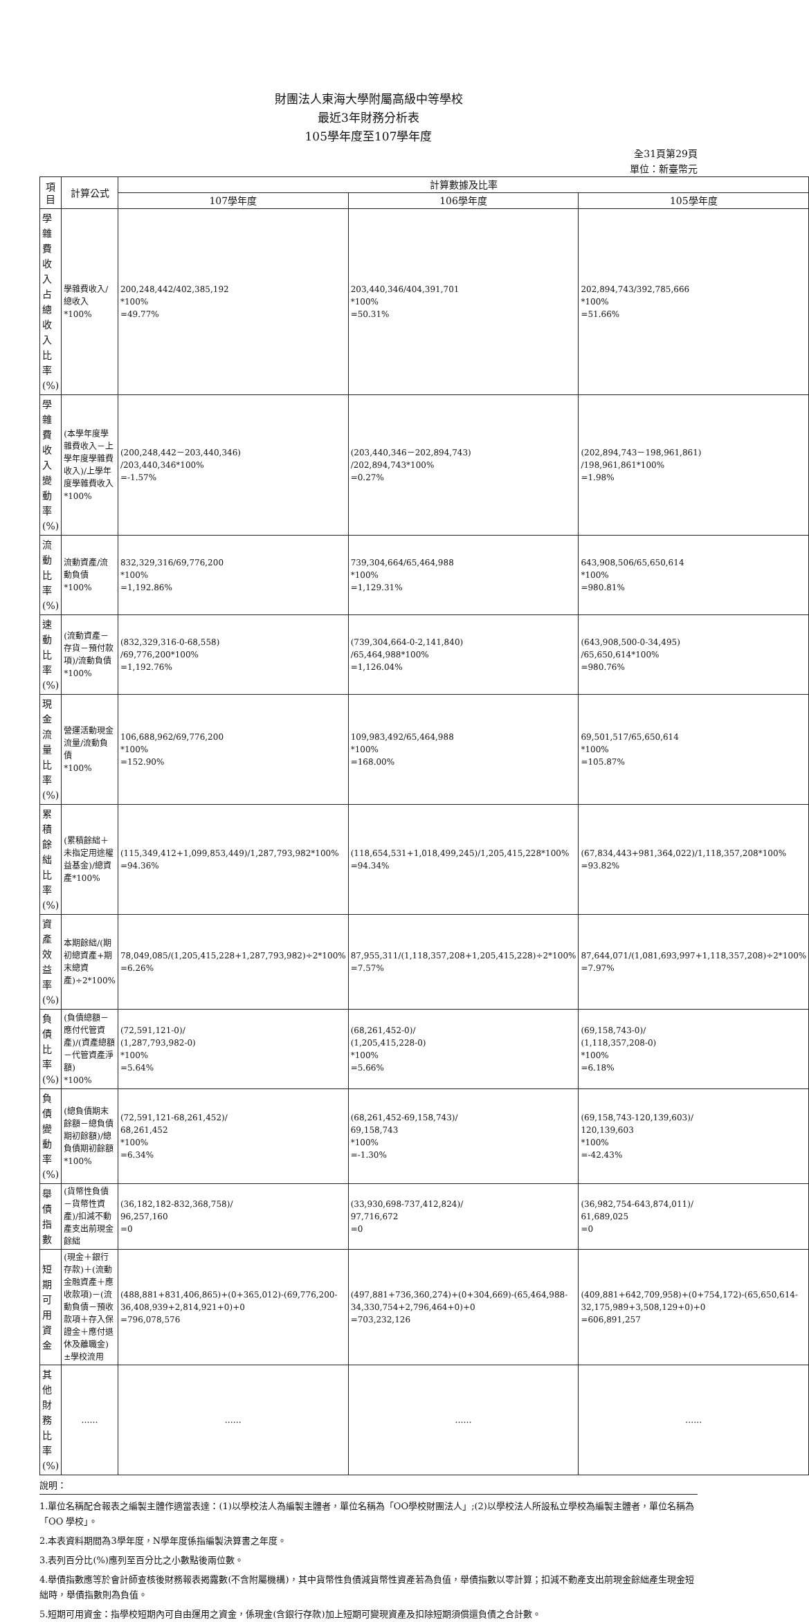財團法人東海大學附屬高級中等學校
最近3年財務分析表
105學年度至107學年度
全31頁第29頁
單位：新臺幣元
| 項目 | 計算公式 | 計算數據及比率 | | |
| --- | --- | --- | --- | --- |
| | | 107學年度 | 106學年度 | 105學年度 |
| 學雜費收入占總收入比率(%) | 學雜費收入/總收入 *100% | 200,248,442/402,385,192 *100% =49.77% | 203,440,346/404,391,701 *100% =50.31% | 202,894,743/392,785,666 *100% =51.66% |
| 學雜費收入變動率(%) | (本學年度學雜費收入－上學年度學雜費收入)/上學年度學雜費收入*100% | (200,248,442－203,440,346) /203,440,346*100% =-1.57% | (203,440,346－202,894,743) /202,894,743*100% =0.27% | (202,894,743－198,961,861) /198,961,861*100% =1.98% |
| 流動比率(%) | 流動資產/流動負債 *100% | 832,329,316/69,776,200 *100% =1,192.86% | 739,304,664/65,464,988 *100% =1,129.31% | 643,908,506/65,650,614 *100% =980.81% |
| 速動比率(%) | (流動資產－存貨－預付款項)/流動負債*100% | (832,329,316-0-68,558) /69,776,200*100% =1,192.76% | (739,304,664-0-2,141,840) /65,464,988*100% =1,126.04% | (643,908,500-0-34,495) /65,650,614*100% =980.76% |
| 現金流量比率(%) | 營運活動現金流量/流動負債 *100% | 106,688,962/69,776,200 *100% =152.90% | 109,983,492/65,464,988 *100% =168.00% | 69,501,517/65,650,614 *100% =105.87% |
| 累積餘絀比率(%) | (累積餘絀＋未指定用途權益基金)/總資產*100% | (115,349,412+1,099,853,449)/1,287,793,982*100% =94.36% | (118,654,531+1,018,499,245)/1,205,415,228*100% =94.34% | (67,834,443+981,364,022)/1,118,357,208*100% =93.82% |
| 資產效益率(%) | 本期餘絀/(期初總資產+期末總資產)÷2*100% | 78,049,085/(1,205,415,228+1,287,793,982)÷2*100% =6.26% | 87,955,311/(1,118,357,208+1,205,415,228)÷2*100% =7.57% | 87,644,071/(1,081,693,997+1,118,357,208)÷2*100% =7.97% |
| 負債比率(%) | (負債總額－應付代管資產)/(資產總額－代管資產淨額) *100% | (72,591,121-0)/ (1,287,793,982-0) *100% =5.64% | (68,261,452-0)/ (1,205,415,228-0) *100% =5.66% | (69,158,743-0)/ (1,118,357,208-0) *100% =6.18% |
| 負債變動率(%) | (總負債期末餘額－總負債期初餘額)/總負債期初餘額*100% | (72,591,121-68,261,452)/ 68,261,452 *100% =6.34% | (68,261,452-69,158,743)/ 69,158,743 *100% =-1.30% | (69,158,743-120,139,603)/ 120,139,603 *100% =-42.43% |
| 舉債指數 | (貨幣性負債－貨幣性資產)/扣減不動產支出前現金餘絀 | (36,182,182-832,368,758)/ 96,257,160 =0 | (33,930,698-737,412,824)/ 97,716,672 =0 | (36,982,754-643,874,011)/ 61,689,025 =0 |
| 短期可用資金 | (現金＋銀行存款)＋(流動金融資產＋應收款項)－(流動負債－預收款項＋存入保證金＋應付退休及離職金)±學校流用 | (488,881+831,406,865)+(0+365,012)-(69,776,200-36,408,939+2,814,921+0)+0 =796,078,576 | (497,881+736,360,274)+(0+304,669)-(65,464,988-34,330,754+2,796,464+0)+0 =703,232,126 | (409,881+642,709,958)+(0+754,172)-(65,650,614-32,175,989+3,508,129+0)+0 =606,891,257 |
| 其他財務比率(%) | …… | …… | …… | …… |
說明：
1.單位名稱配合報表之編製主體作適當表達：(1)以學校法人為編製主體者，單位名稱為「OO學校財團法人」;(2)以學校法人所設私立學校為編製主體者，單位名稱為「OO 學校」。
2.本表資料期間為3學年度，N學年度係指編製決算書之年度。
3.表列百分比(%)應列至百分比之小數點後兩位數。
4.舉債指數應等於會計師查核後財務報表揭露數(不含附屬機構)，其中貨幣性負債減貨幣性資產若為負值，舉債指數以零計算；扣減不動產支出前現金餘絀產生現金短絀時，舉債指數則為負值。
5.短期可用資金：指學校短期內可自由運用之資金，係現金(含銀行存款)加上短期可變現資產及扣除短期須償還負債之合計數。